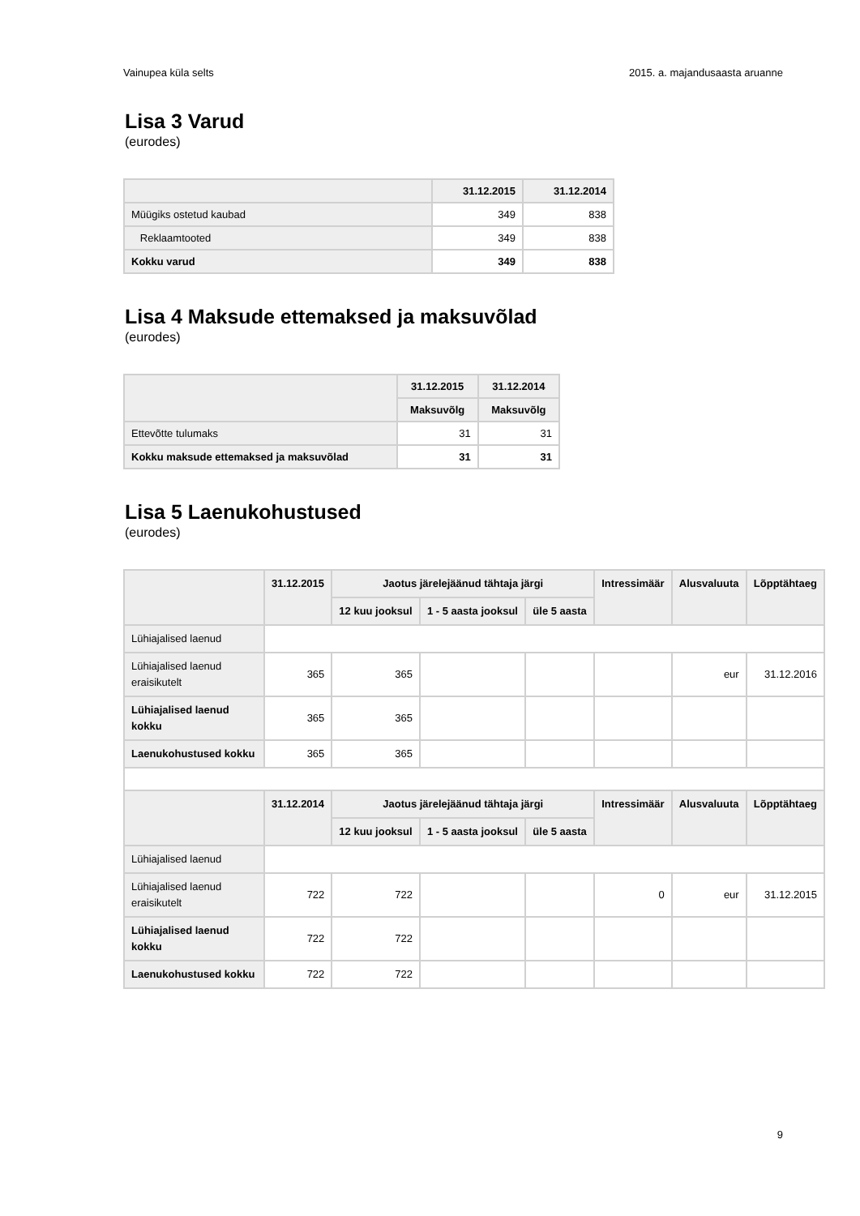Vainupea küla selts 2015. a. majandusaasta aruanne
Lisa 3 Varud
(eurodes)
| | 31.12.2015 | 31.12.2014 |
| --- | --- | --- |
| Müügiks ostetud kaubad | 349 | 838 |
| Reklaamtooted | 349 | 838 |
| Kokku varud | 349 | 838 |
Lisa 4 Maksude ettemaksed ja maksuvõlad
(eurodes)
| | 31.12.2015 | 31.12.2014 |
| --- | --- | --- |
| | Maksuvõlg | Maksuvõlg |
| Ettevõtte tulumaks | 31 | 31 |
| Kokku maksude ettemaksed ja maksuvõlad | 31 | 31 |
Lisa 5 Laenukohustused
(eurodes)
| | 31.12.2015 | Jaotus järelejäänud tähtaja järgi | | | Intressimäär | Alusvaluuta | Lõpptähtaeg |
| --- | --- | --- | --- | --- | --- | --- | --- |
| | | 12 kuu jooksul | 1 - 5 aasta jooksul | üle 5 aasta | | | |
| Lühiajalised laenud | | | | | | | |
| Lühiajalised laenud eraisikutelt | 365 | 365 | | | | eur | 31.12.2016 |
| Lühiajalised laenud kokku | 365 | 365 | | | | | |
| Laenukohustused kokku | 365 | 365 | | | | | |
| | 31.12.2014 | Jaotus järelejäänud tähtaja järgi | | | Intressimäär | Alusvaluuta | Lõpptähtaeg |
| | | 12 kuu jooksul | 1 - 5 aasta jooksul | üle 5 aasta | | | |
| Lühiajalised laenud | | | | | | | |
| Lühiajalised laenud eraisikutelt | 722 | 722 | | | 0 | eur | 31.12.2015 |
| Lühiajalised laenud kokku | 722 | 722 | | | | | |
| Laenukohustused kokku | 722 | 722 | | | | | |
9